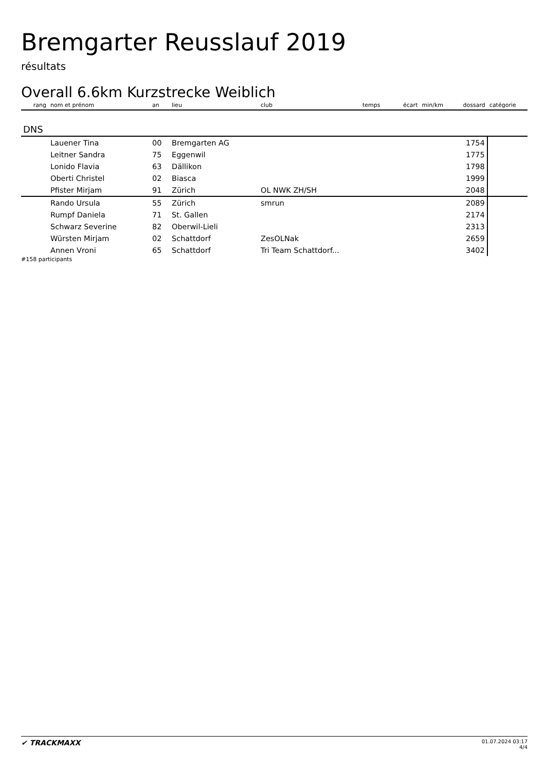Bremgarter Reusslauf 2019
résultats
Overall 6.6km Kurzstrecke Weiblich
| rang | nom et prénom | an | lieu | club | temps | écart | min/km | dossard | catégorie |
| --- | --- | --- | --- | --- | --- | --- | --- | --- | --- |
| DNS | | | | | | | | | |
| | Lauener Tina | 00 | Bremgarten AG | | | | | 1754 | |
| | Leitner Sandra | 75 | Eggenwil | | | | | 1775 | |
| | Lonido Flavia | 63 | Dällikon | | | | | 1798 | |
| | Oberti Christel | 02 | Biasca | | | | | 1999 | |
| | Pfister Mirjam | 91 | Zürich | OL NWK ZH/SH | | | | 2048 | |
| | Rando Ursula | 55 | Zürich | smrun | | | | 2089 | |
| | Rumpf Daniela | 71 | St. Gallen | | | | | 2174 | |
| | Schwarz Severine | 82 | Oberwil-Lieli | | | | | 2313 | |
| | Würsten Mirjam | 02 | Schattdorf | ZesOLNak | | | | 2659 | |
| | Annen Vroni | 65 | Schattdorf | Tri Team Schattdorf... | | | | 3402 | |
#158 participants
✔ TRACKMAXX
01.07.2024 03:17
4/4